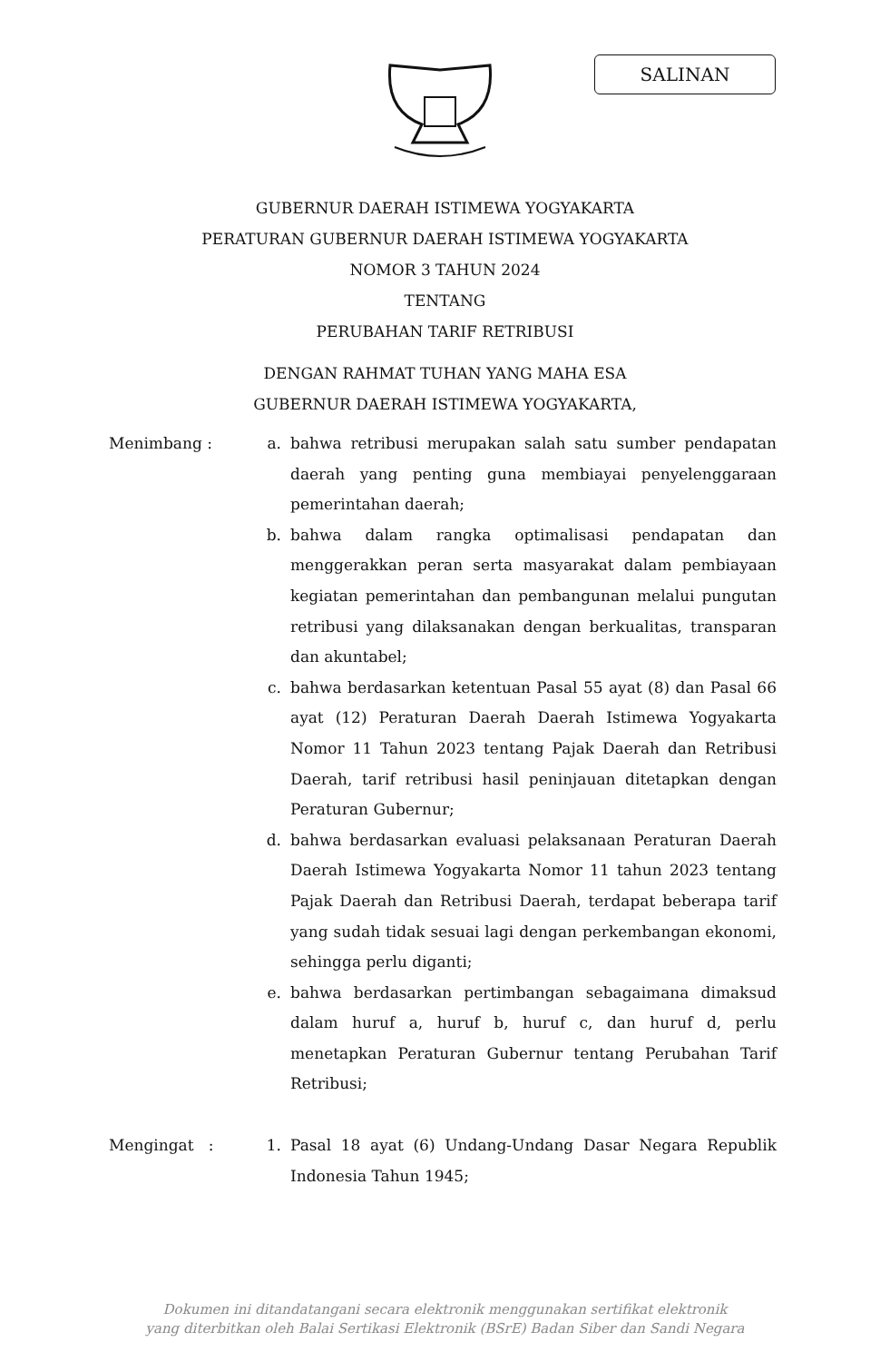SALINAN
GUBERNUR DAERAH ISTIMEWA YOGYAKARTA
PERATURAN GUBERNUR DAERAH ISTIMEWA YOGYAKARTA
NOMOR 3 TAHUN 2024
TENTANG
PERUBAHAN TARIF RETRIBUSI
DENGAN RAHMAT TUHAN YANG MAHA ESA
GUBERNUR DAERAH ISTIMEWA YOGYAKARTA,
Menimbang : a. bahwa retribusi merupakan salah satu sumber pendapatan daerah yang penting guna membiayai penyelenggaraan pemerintahan daerah;
b. bahwa dalam rangka optimalisasi pendapatan dan menggerakkan peran serta masyarakat dalam pembiayaan kegiatan pemerintahan dan pembangunan melalui pungutan retribusi yang dilaksanakan dengan berkualitas, transparan dan akuntabel;
c. bahwa berdasarkan ketentuan Pasal 55 ayat (8) dan Pasal 66 ayat (12) Peraturan Daerah Daerah Istimewa Yogyakarta Nomor 11 Tahun 2023 tentang Pajak Daerah dan Retribusi Daerah, tarif retribusi hasil peninjauan ditetapkan dengan Peraturan Gubernur;
d. bahwa berdasarkan evaluasi pelaksanaan Peraturan Daerah Daerah Istimewa Yogyakarta Nomor 11 tahun 2023 tentang Pajak Daerah dan Retribusi Daerah, terdapat beberapa tarif yang sudah tidak sesuai lagi dengan perkembangan ekonomi, sehingga perlu diganti;
e. bahwa berdasarkan pertimbangan sebagaimana dimaksud dalam huruf a, huruf b, huruf c, dan huruf d, perlu menetapkan Peraturan Gubernur tentang Perubahan Tarif Retribusi;
Mengingat : 1. Pasal 18 ayat (6) Undang-Undang Dasar Negara Republik Indonesia Tahun 1945;
Dokumen ini ditandatangani secara elektronik menggunakan sertifikat elektronik
yang diterbitkan oleh Balai Sertikasi Elektronik (BSrE) Badan Siber dan Sandi Negara